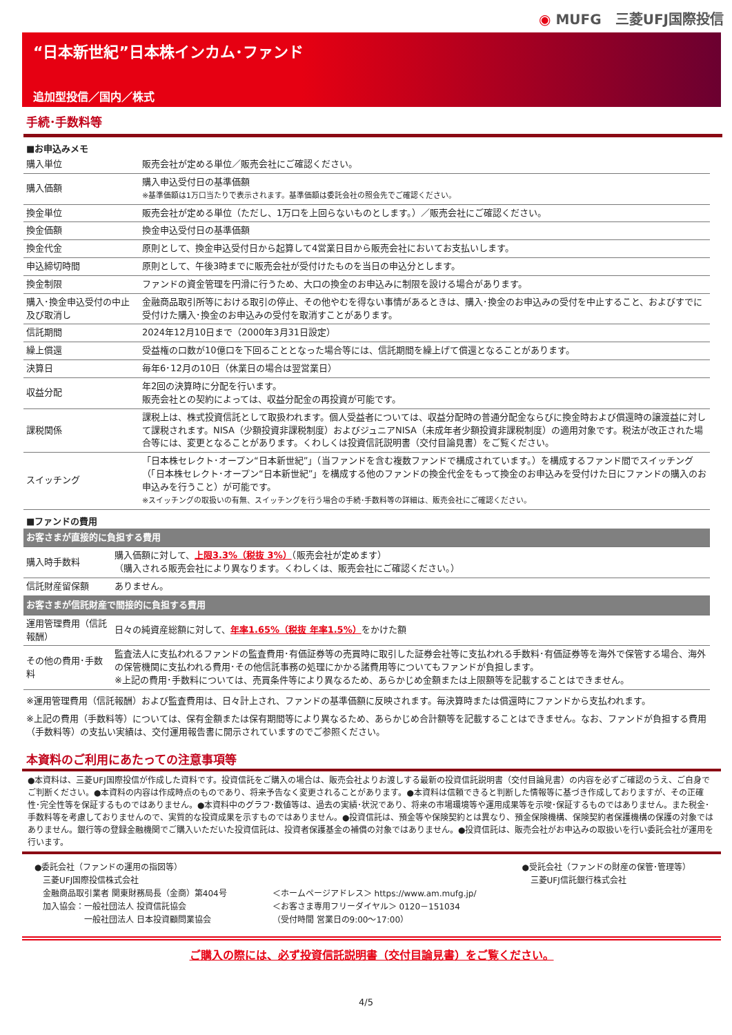◉ MUFG　三菱UFJ国際投信
“日本新世紀”日本株インカム･ファンド
追加型投信／国内／株式
手続･手数料等
■お申込みメモ
| 購入単位 | 販売会社が定める単位／販売会社にご確認ください。 |
| 購入価額 | 購入申込受付日の基準価額 ※基準価額は1万口当たりで表示されます。基準価額は委託会社の照会先でご確認ください。 |
| 換金単位 | 販売会社が定める単位（ただし、1万口を上回らないものとします。）／販売会社にご確認ください。 |
| 換金価額 | 換金申込受付日の基準価額 |
| 換金代金 | 原則として、換金申込受付日から起算して4営業日目から販売会社においてお支払いします。 |
| 申込締切時間 | 原則として、午後3時までに販売会社が受付けたものを当日の申込分とします。 |
| 換金制限 | ファンドの資金管理を円滑に行うため、大口の換金のお申込みに制限を設ける場合があります。 |
| 購入･換金申込受付の中止及び取消し | 金融商品取引所等における取引の停止、その他やむを得ない事情があるときは、購入･換金のお申込みの受付を中止すること、およびすでに受付けた購入･換金のお申込みの受付を取消すことがあります。 |
| 信託期間 | 2024年12月10日まで（2000年3月31日設定） |
| 繰上償還 | 受益権の口数が10億口を下回ることとなった場合等には、信託期間を繰上げて償還となることがあります。 |
| 決算日 | 毎年6･12月の10日（休業日の場合は翌営業日） |
| 収益分配 | 年2回の決算時に分配を行います。 販売会社との契約によっては、収益分配金の再投資が可能です。 |
| 課税関係 | 課税上は、株式投資信託として取扱われます。個人受益者については、収益分配時の普通分配金ならびに換金時および償還時の譲渡益に対して課税されます。NISA（少額投資非課税制度）およびジュニアNISA（未成年者少額投資非課税制度）の適用対象です。税法が改正された場合等には、変更となることがあります。くわしくは投資信託説明書（交付目論見書）をご覧ください。 |
| スイッチング | 「日本株セレクト･オープン“日本新世紀”」（当ファンドを含む複数ファンドで構成されています。）を構成するファンド間でスイッチング（「日本株セレクト･オープン“日本新世紀”」を構成する他のファンドの換金代金をもって換金のお申込みを受付けた日にファンドの購入のお申込みを行うこと）が可能です。 ※スイッチングの取扱いの有無、スイッチングを行う場合の手続･手数料等の詳細は、販売会社にご確認ください。 |
■ファンドの費用
| お客さまが直接的に負担する費用 | |
| 購入時手数料 | 購入価額に対して、 上限3.3%（税抜 3%） （販売会社が定めます） （購入される販売会社により異なります。くわしくは、販売会社にご確認ください。） |
| 信託財産留保額 | ありません。 |
| お客さまが信託財産で間接的に負担する費用 | |
| 運用管理費用（信託報酬） | 日々の純資産総額に対して、 年率1.65%（税抜 年率1.5%） をかけた額 |
| その他の費用･手数料 | 監査法人に支払われるファンドの監査費用･有価証券等の売買時に取引した証券会社等に支払われる手数料･有価証券等を海外で保管する場合、海外の保管機関に支払われる費用･その他信託事務の処理にかかる諸費用等についてもファンドが負担します。 ※上記の費用･手数料については、売買条件等により異なるため、あらかじめ金額または上限額等を記載することはできません。 |
※運用管理費用（信託報酬）および監査費用は、日々計上され、ファンドの基準価額に反映されます。毎決算時または償還時にファンドから支払われます。
※上記の費用（手数料等）については、保有金額または保有期間等により異なるため、あらかじめ合計額等を記載することはできません。なお、ファンドが負担する費用（手数料等）の支払い実績は、交付運用報告書に開示されていますのでご参照ください。
本資料のご利用にあたっての注意事項等
●本資料は、三菱UFJ国際投信が作成した資料です。投資信託をご購入の場合は、販売会社よりお渡しする最新の投資信託説明書（交付目論見書）の内容を必ずご確認のうえ、ご自身でご判断ください。●本資料の内容は作成時点のものであり、将来予告なく変更されることがあります。●本資料は信頼できると判断した情報等に基づき作成しておりますが、その正確性･完全性等を保証するものではありません。●本資料中のグラフ･数値等は、過去の実績･状況であり、将来の市場環境等や運用成果等を示唆･保証するものではありません。また税金･手数料等を考慮しておりませんので、実質的な投資成果を示すものではありません。●投資信託は、預金等や保険契約とは異なり、預金保険機構、保険契約者保護機構の保護の対象ではありません。銀行等の登録金融機関でご購入いただいた投資信託は、投資者保護基金の補償の対象ではありません。●投資信託は、販売会社がお申込みの取扱いを行い委託会社が運用を行います。
●委託会社（ファンドの運用の指図等）
　三菱UFJ国際投信株式会社
　金融商品取引業者 関東財務局長（金商）第404号
　加入協会：一般社団法人 投資信託協会
　　　　　　一般社団法人 日本投資顧問業協会
＜ホームページアドレス＞ https://www.am.mufg.jp/
＜お客さま専用フリーダイヤル＞ 0120－151034
（受付時間 営業日の9:00～17:00）
●受託会社（ファンドの財産の保管･管理等）
　三菱UFJ信託銀行株式会社
ご購入の際には、必ず投資信託説明書（交付目論見書）をご覧ください。
4/5